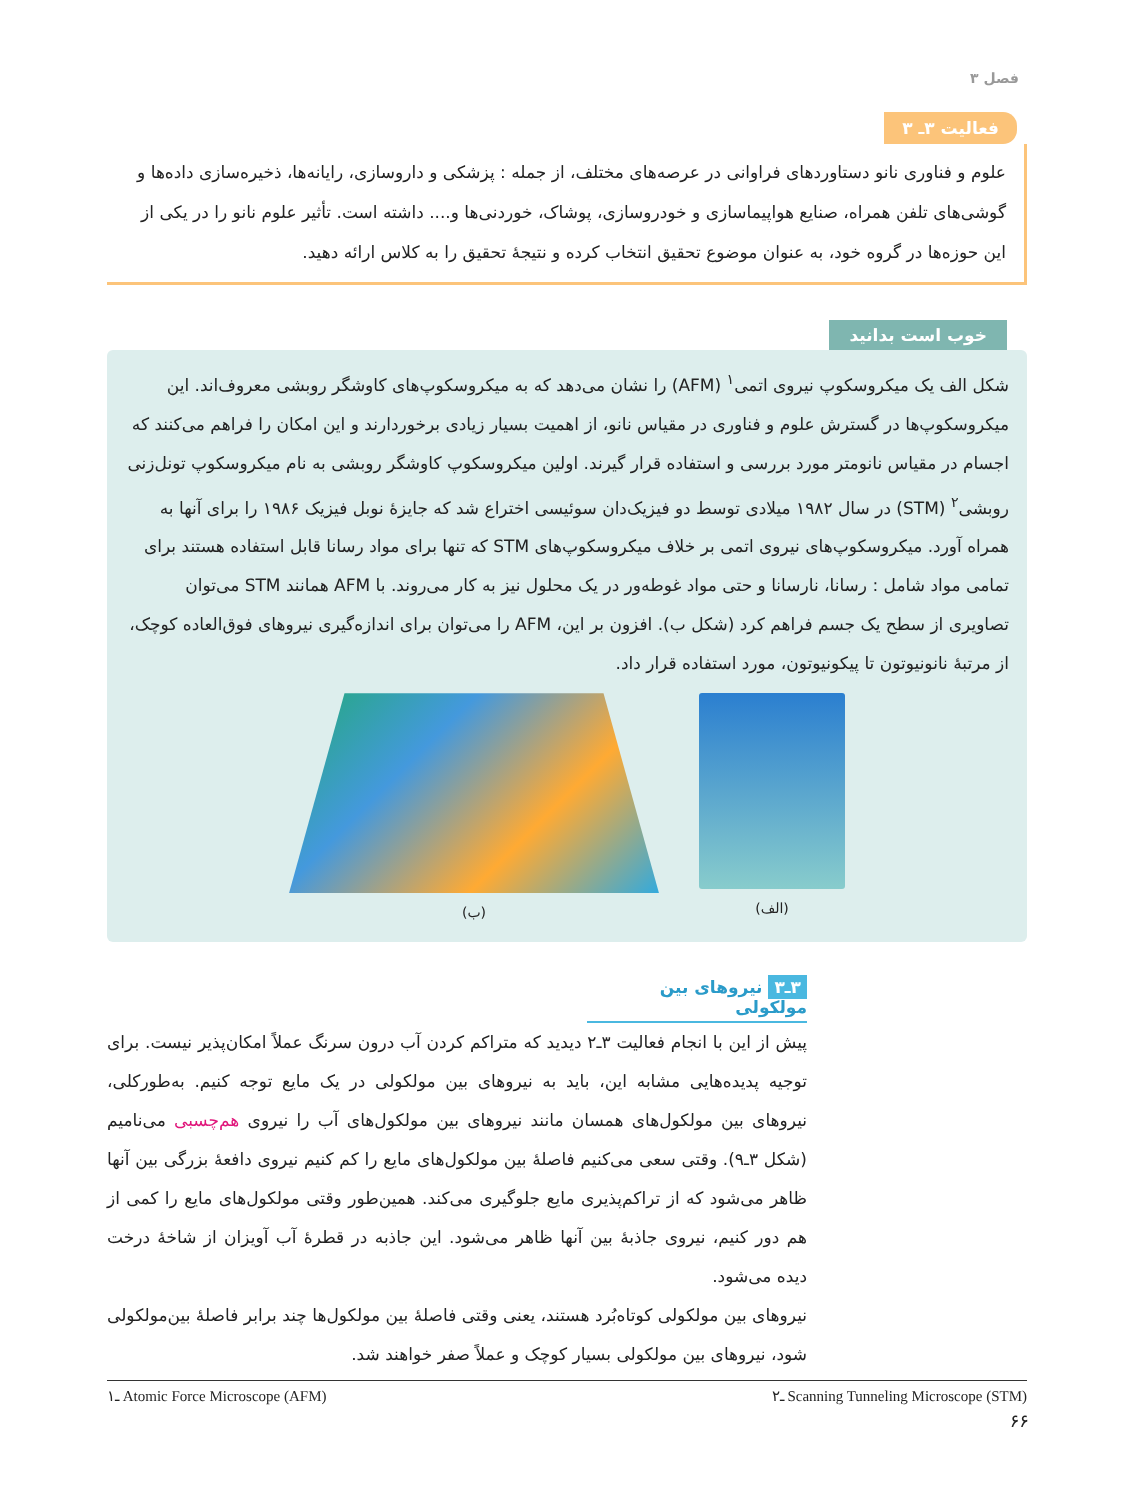فصل ۳
فعالیت ۳ـ ۳
علوم و فناوری نانو دستاوردهای فراوانی در عرصه‌های مختلف، از جمله : پزشکی و داروسازی، رایانه‌ها، ذخیره‌سازی داده‌ها و گوشی‌های تلفن همراه، صنایع هواپیماسازی و خودروسازی، پوشاک، خوردنی‌ها و.... داشته است. تأثیر علوم نانو را در یکی از این حوزه‌ها در گروه خود، به عنوان موضوع تحقیق انتخاب کرده و نتیجهٔ تحقیق را به کلاس ارائه دهید.
خوب است بدانید
شکل الف یک میکروسکوپ نیروی اتمی<sup>۱</sup> (AFM) را نشان می‌دهد که به میکروسکوپ‌های کاوشگر روبشی معروف‌اند. این میکروسکوپ‌ها در گسترش علوم و فناوری در مقیاس نانو، از اهمیت بسیار زیادی برخوردارند و این امکان را فراهم می‌کنند که اجسام در مقیاس نانومتر مورد بررسی و استفاده قرار گیرند. اولین میکروسکوپ کاوشگر روبشی به نام میکروسکوپ تونل‌زنی روبشی<sup>۲</sup> (STM) در سال ۱۹۸۲ میلادی توسط دو فیزیک‌دان سوئیسی اختراع شد که جایزهٔ نوبل فیزیک ۱۹۸۶ را برای آنها به همراه آورد. میکروسکوپ‌های نیروی اتمی بر خلاف میکروسکوپ‌های STM که تنها برای مواد رسانا قابل استفاده هستند برای تمامی مواد شامل : رسانا، نارسانا و حتی مواد غوطه‌ور در یک محلول نیز به کار می‌روند. با AFM همانند STM می‌توان تصاویری از سطح یک جسم فراهم کرد (شکل ب). افزون بر این، AFM را می‌توان برای اندازه‌گیری نیروهای فوق‌العاده کوچک، از مرتبهٔ نانونیوتون تا پیکونیوتون، مورد استفاده قرار داد.
(ب) (الف)
۳ـ۳ نیروهای بین مولکولی
پیش از این با انجام فعالیت ۳ـ۲ دیدید که متراکم کردن آب درون سرنگ عملاً امکان‌پذیر نیست. برای توجیه پدیده‌هایی مشابه این، باید به نیروهای بین مولکولی در یک مایع توجه کنیم. به‌طورکلی، نیروهای بین مولکول‌های همسان مانند نیروهای بین مولکول‌های آب را نیروی هم‌چسبی می‌نامیم (شکل ۳ـ۹). وقتی سعی می‌کنیم فاصلهٔ بین مولکول‌های مایع را کم کنیم نیروی دافعهٔ بزرگی بین آنها ظاهر می‌شود که از تراکم‌پذیری مایع جلوگیری می‌کند. همین‌طور وقتی مولکول‌های مایع را کمی از هم دور کنیم، نیروی جاذبهٔ بین آنها ظاهر می‌شود. این جاذبه در قطرهٔ آب آویزان از شاخهٔ درخت دیده می‌شود.
نیروهای بین مولکولی کوتاه‌بُرد هستند، یعنی وقتی فاصلهٔ بین مولکول‌ها چند برابر فاصلهٔ بین‌مولکولی شود، نیروهای بین مولکولی بسیار کوچک و عملاً صفر خواهند شد.
۱ـ Atomic Force Microscope (AFM) ۲ـ Scanning Tunneling Microscope (STM)
۶۶